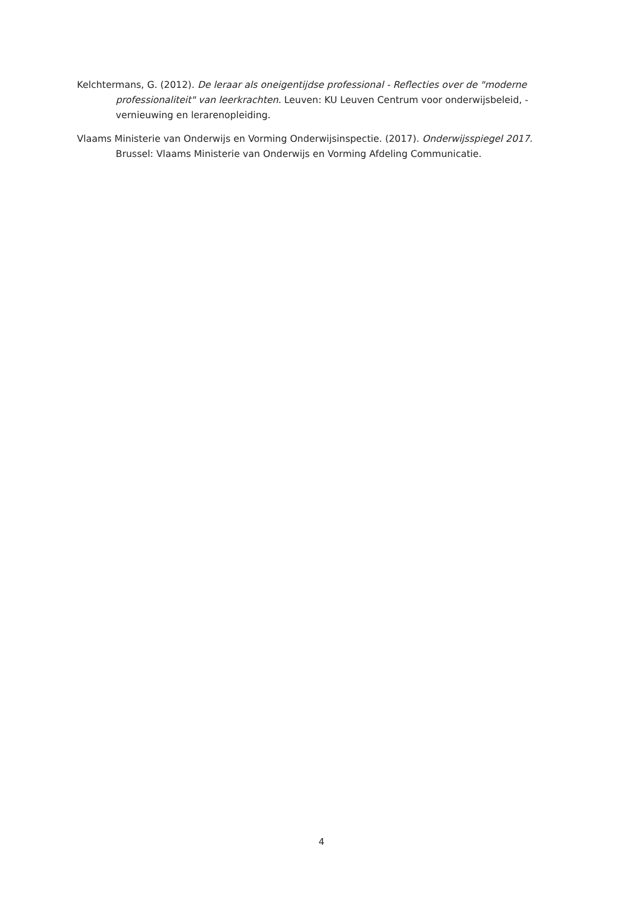Kelchtermans, G. (2012). De leraar als oneigentijdse professional - Reflecties over de "moderne professionaliteit" van leerkrachten. Leuven: KU Leuven Centrum voor onderwijsbeleid, -vernieuwing en lerarenopleiding.
Vlaams Ministerie van Onderwijs en Vorming Onderwijsinspectie. (2017). Onderwijsspiegel 2017. Brussel: Vlaams Ministerie van Onderwijs en Vorming Afdeling Communicatie.
4